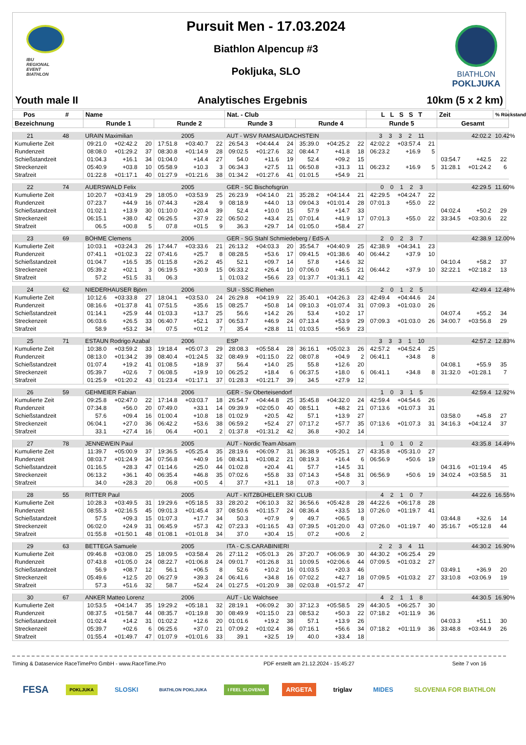IBU
REGIONAL
EVENT
BIATHLON
Pursuit Men - 17.03.2024
Biathlon Alpencup #3
Pokljuka, SLO
BIATHLON
POKLJUKA
Youth male II Analytisches Ergebnis 10km (5 x 2 km)
| Pos # | Name | | | | | | Nat. - Club | | | | | | L L S S T | | | Zeit | | % Rückstand |
| --- | --- | --- | --- | --- | --- | --- | --- | --- | --- | --- | --- | --- | --- | --- | --- | --- | --- | --- |
| Bezeichnung | Runde 1 | | | Runde 2 | | | Runde 3 | | | Runde 4 | | | Runde 5 | | | Gesamt | | |
| 21 48 | URAIN Maximilian | | | | 2005 | | AUT - WSV RAMSAU/DACHSTEIN | | | | | | 3 3 3 2 11 | | | 42:02.2 | | 10.42% |
| Kumulierte Zeit | 09:21.0 | +02:42.2 | 20 | 17:51.8 | +03:40.7 | 22 | 26:54.3 | +04:44.4 | 24 | 35:39.0 | +04:25.2 | 22 | 42:02.2 | +03:57.4 | 21 | | | |
| Rundenzeit | 08:08.0 | +01:29.2 | 37 | 08:30.8 | +01:14.9 | 28 | 09:02.5 | +01:27.6 | 32 | 08:44.7 | +41.8 | 18 | 06:23.2 | +16.9 | 5 | | | |
| Schießstandzeit | 01:04.3 | +16.1 | 34 | 01:04.0 | +14.4 | 27 | 54.0 | +11.6 | 19 | 52.4 | +09.2 | 15 | | | | 03:54.7 | +42.5 | 22 |
| Streckenzeit | 05:40.9 | +03.8 | 10 | 05:58.9 | +10.3 | 3 | 06:34.3 | +27.5 | 11 | 06:50.8 | +31.3 | 11 | 06:23.2 | +16.9 | 5 | 31:28.1 | +01:24.2 | 6 |
| Strafzeit | 01:22.8 | +01:17.1 | 40 | 01:27.9 | +01:21.6 | 38 | 01:34.2 | +01:27.6 | 41 | 01:01.5 | +54.9 | 21 | | | | | | |
| 22 74 | AUERSWALD Felix | | | | 2005 | | GER - SC Bischofsgrün | | | | | | 0 0 1 2 3 | | | 42:29.5 | | 11.60% |
| Kumulierte Zeit | 10:20.7 | +03:41.9 | 29 | 18:05.0 | +03:53.9 | 25 | 26:23.9 | +04:14.0 | 21 | 35:28.2 | +04:14.4 | 21 | 42:29.5 | +04:24.7 | 22 | | | |
| Rundenzeit | 07:23.7 | +44.9 | 16 | 07:44.3 | +28.4 | 9 | 08:18.9 | +44.0 | 13 | 09:04.3 | +01:01.4 | 28 | 07:01.3 | +55.0 | 22 | | | |
| Schießstandzeit | 01:02.1 | +13.9 | 30 | 01:10.0 | +20.4 | 39 | 52.4 | +10.0 | 15 | 57.9 | +14.7 | 33 | | | | 04:02.4 | +50.2 | 29 |
| Streckenzeit | 06:15.1 | +38.0 | 42 | 06:26.5 | +37.9 | 22 | 06:50.2 | +43.4 | 21 | 07:01.4 | +41.9 | 17 | 07:01.3 | +55.0 | 22 | 33:34.5 | +03:30.6 | 22 |
| Strafzeit | 06.5 | +00.8 | 5 | 07.8 | +01.5 | 9 | 36.3 | +29.7 | 14 | 01:05.0 | +58.4 | 27 | | | | | | |
| 23 69 | BÖHME Clemens | | | | 2006 | | GER - SG Stahl Schmiedeberg / EdS-A | | | | | | 2 0 2 3 7 | | | 42:38.9 | | 12.00% |
| Kumulierte Zeit | 10:03.1 | +03:24.3 | 26 | 17:44.7 | +03:33.6 | 21 | 26:13.2 | +04:03.3 | 20 | 35:54.7 | +04:40.9 | 25 | 42:38.9 | +04:34.1 | 23 | | | |
| Rundenzeit | 07:41.1 | +01:02.3 | 22 | 07:41.6 | +25.7 | 8 | 08:28.5 | +53.6 | 17 | 09:41.5 | +01:38.6 | 40 | 06:44.2 | +37.9 | 10 | | | |
| Schießstandzeit | 01:04.7 | +16.5 | 35 | 01:15.8 | +26.2 | 45 | 52.1 | +09.7 | 14 | 57.8 | +14.6 | 32 | | | | 04:10.4 | +58.2 | 37 |
| Streckenzeit | 05:39.2 | +02.1 | 3 | 06:19.5 | +30.9 | 15 | 06:33.2 | +26.4 | 10 | 07:06.0 | +46.5 | 21 | 06:44.2 | +37.9 | 10 | 32:22.1 | +02:18.2 | 13 |
| Strafzeit | 57.2 | +51.5 | 31 | 06.3 | | 1 | 01:03.2 | +56.6 | 23 | 01:37.7 | +01:31.1 | 42 | | | | | | |
| 24 62 | NIEDERHAUSER Björn | | | | 2006 | | SUI - SSC Riehen | | | | | | 2 0 1 2 5 | | | 42:49.4 | | 12.48% |
| Kumulierte Zeit | 10:12.6 | +03:33.8 | 27 | 18:04.1 | +03:53.0 | 24 | 26:29.8 | +04:19.9 | 22 | 35:40.1 | +04:26.3 | 23 | 42:49.4 | +04:44.6 | 24 | | | |
| Rundenzeit | 08:16.6 | +01:37.8 | 41 | 07:51.5 | +35.6 | 15 | 08:25.7 | +50.8 | 14 | 09:10.3 | +01:07.4 | 31 | 07:09.3 | +01:03.0 | 26 | | | |
| Schießstandzeit | 01:14.1 | +25.9 | 44 | 01:03.3 | +13.7 | 25 | 56.6 | +14.2 | 26 | 53.4 | +10.2 | 17 | | | | 04:07.4 | +55.2 | 34 |
| Streckenzeit | 06:03.6 | +26.5 | 33 | 06:40.7 | +52.1 | 37 | 06:53.7 | +46.9 | 24 | 07:13.4 | +53.9 | 29 | 07:09.3 | +01:03.0 | 26 | 34:00.7 | +03:56.8 | 29 |
| Strafzeit | 58.9 | +53.2 | 34 | 07.5 | +01.2 | 7 | 35.4 | +28.8 | 11 | 01:03.5 | +56.9 | 23 | | | | | | |
| 25 71 | ESTAUN Rodrigo Azabal | | | | 2006 | | ESP | | | | | | 3 3 3 1 10 | | | 42:57.2 | | 12.83% |
| Kumulierte Zeit | 10:38.0 | +03:59.2 | 33 | 19:18.4 | +05:07.3 | 29 | 28:08.3 | +05:58.4 | 28 | 36:16.1 | +05:02.3 | 26 | 42:57.2 | +04:52.4 | 25 | | | |
| Rundenzeit | 08:13.0 | +01:34.2 | 39 | 08:40.4 | +01:24.5 | 32 | 08:49.9 | +01:15.0 | 22 | 08:07.8 | +04.9 | 2 | 06:41.1 | +34.8 | 8 | | | |
| Schießstandzeit | 01:07.4 | +19.2 | 41 | 01:08.5 | +18.9 | 37 | 56.4 | +14.0 | 25 | 55.8 | +12.6 | 20 | | | | 04:08.1 | +55.9 | 35 |
| Streckenzeit | 05:39.7 | +02.6 | 7 | 06:08.5 | +19.9 | 10 | 06:25.2 | +18.4 | 6 | 06:37.5 | +18.0 | 6 | 06:41.1 | +34.8 | 8 | 31:32.0 | +01:28.1 | 7 |
| Strafzeit | 01:25.9 | +01:20.2 | 43 | 01:23.4 | +01:17.1 | 37 | 01:28.3 | +01:21.7 | 39 | 34.5 | +27.9 | 12 | | | | | | |
| 26 59 | GEHMEIER Fabian | | | | 2006 | | GER - Sv Oberteisendorf | | | | | | 1 0 3 1 5 | | | 42:59.4 | | 12.92% |
| Kumulierte Zeit | 09:25.8 | +02:47.0 | 22 | 17:14.8 | +03:03.7 | 18 | 26:54.7 | +04:44.8 | 25 | 35:45.8 | +04:32.0 | 24 | 42:59.4 | +04:54.6 | 26 | | | |
| Rundenzeit | 07:34.8 | +56.0 | 20 | 07:49.0 | +33.1 | 14 | 09:39.9 | +02:05.0 | 40 | 08:51.1 | +48.2 | 21 | 07:13.6 | +01:07.3 | 31 | | | |
| Schießstandzeit | 57.6 | +09.4 | 16 | 01:00.4 | +10.8 | 18 | 01:02.9 | +20.5 | 42 | 57.1 | +13.9 | 27 | | | | 03:58.0 | +45.8 | 27 |
| Streckenzeit | 06:04.1 | +27.0 | 36 | 06:42.2 | +53.6 | 38 | 06:59.2 | +52.4 | 27 | 07:17.2 | +57.7 | 35 | 07:13.6 | +01:07.3 | 31 | 34:16.3 | +04:12.4 | 37 |
| Strafzeit | 33.1 | +27.4 | 16 | 06.4 | +00.1 | 2 | 01:37.8 | +01:31.2 | 42 | 36.8 | +30.2 | 14 | | | | | | |
| 27 78 | JENNEWEIN Paul | | | | 2005 | | AUT - Nordic Team Absam | | | | | | 1 0 1 0 2 | | | 43:35.8 | | 14.49% |
| Kumulierte Zeit | 11:39.7 | +05:00.9 | 37 | 19:36.5 | +05:25.4 | 35 | 28:19.6 | +06:09.7 | 31 | 36:38.9 | +05:25.1 | 27 | 43:35.8 | +05:31.0 | 27 | | | |
| Rundenzeit | 08:03.7 | +01:24.9 | 34 | 07:56.8 | +40.9 | 16 | 08:43.1 | +01:08.2 | 21 | 08:19.3 | +16.4 | 6 | 06:56.9 | +50.6 | 19 | | | |
| Schießstandzeit | 01:16.5 | +28.3 | 47 | 01:14.6 | +25.0 | 44 | 01:02.8 | +20.4 | 41 | 57.7 | +14.5 | 31 | | | | 04:31.6 | +01:19.4 | 45 |
| Streckenzeit | 06:13.2 | +36.1 | 40 | 06:35.4 | +46.8 | 35 | 07:02.6 | +55.8 | 33 | 07:14.3 | +54.8 | 31 | 06:56.9 | +50.6 | 19 | 34:02.4 | +03:58.5 | 31 |
| Strafzeit | 34.0 | +28.3 | 20 | 06.8 | +00.5 | 4 | 37.7 | +31.1 | 18 | 07.3 | +00.7 | 3 | | | | | | |
| 28 55 | RITTER Paul | | | | 2005 | | AUT - KITZBÜHELER SKI CLUB | | | | | | 4 2 1 0 7 | | | 44:22.6 | | 16.55% |
| Kumulierte Zeit | 10:28.3 | +03:49.5 | 31 | 19:29.6 | +05:18.5 | 33 | 28:20.2 | +06:10.3 | 32 | 36:56.6 | +05:42.8 | 28 | 44:22.6 | +06:17.8 | 28 | | | |
| Rundenzeit | 08:55.3 | +02:16.5 | 45 | 09:01.3 | +01:45.4 | 37 | 08:50.6 | +01:15.7 | 24 | 08:36.4 | +33.5 | 13 | 07:26.0 | +01:19.7 | 41 | | | |
| Schießstandzeit | 57.5 | +09.3 | 15 | 01:07.3 | +17.7 | 34 | 50.3 | +07.9 | 9 | 49.7 | +06.5 | 8 | | | | 03:44.8 | +32.6 | 14 |
| Streckenzeit | 06:02.0 | +24.9 | 31 | 06:45.9 | +57.3 | 42 | 07:23.3 | +01:16.5 | 43 | 07:39.5 | +01:20.0 | 43 | 07:26.0 | +01:19.7 | 40 | 35:16.7 | +05:12.8 | 44 |
| Strafzeit | 01:55.8 | +01:50.1 | 48 | 01:08.1 | +01:01.8 | 34 | 37.0 | +30.4 | 15 | 07.2 | +00.6 | 2 | | | | | | |
| 29 63 | BETTEGA Samuele | | | | 2005 | | ITA - C.S.CARABINIERI | | | | | | 2 2 3 4 11 | | | 44:30.2 | | 16.90% |
| Kumulierte Zeit | 09:46.8 | +03:08.0 | 25 | 18:09.5 | +03:58.4 | 26 | 27:11.2 | +05:01.3 | 26 | 37:20.7 | +06:06.9 | 30 | 44:30.2 | +06:25.4 | 29 | | | |
| Rundenzeit | 07:43.8 | +01:05.0 | 24 | 08:22.7 | +01:06.8 | 24 | 09:01.7 | +01:26.8 | 31 | 10:09.5 | +02:06.6 | 44 | 07:09.5 | +01:03.2 | 27 | | | |
| Schießstandzeit | 56.9 | +08.7 | 12 | 56.1 | +06.5 | 8 | 52.6 | +10.2 | 16 | 01:03.5 | +20.3 | 46 | | | | 03:49.1 | +36.9 | 20 |
| Streckenzeit | 05:49.6 | +12.5 | 20 | 06:27.9 | +39.3 | 24 | 06:41.6 | +34.8 | 16 | 07:02.2 | +42.7 | 18 | 07:09.5 | +01:03.2 | 27 | 33:10.8 | +03:06.9 | 19 |
| Strafzeit | 57.3 | +51.6 | 32 | 58.7 | +52.4 | 24 | 01:27.5 | +01:20.9 | 38 | 02:03.8 | +01:57.2 | 47 | | | | | | |
| 30 67 | ANKER Matteo Lorenz | | | | 2006 | | AUT - Llc Walchsee | | | | | | 4 2 1 1 8 | | | 44:30.5 | | 16.90% |
| Kumulierte Zeit | 10:53.5 | +04:14.7 | 35 | 19:29.2 | +05:18.1 | 32 | 28:19.1 | +06:09.2 | 30 | 37:12.3 | +05:58.5 | 29 | 44:30.5 | +06:25.7 | 30 | | | |
| Rundenzeit | 08:37.5 | +01:58.7 | 44 | 08:35.7 | +01:19.8 | 30 | 08:49.9 | +01:15.0 | 23 | 08:53.2 | +50.3 | 22 | 07:18.2 | +01:11.9 | 36 | | | |
| Schießstandzeit | 01:02.4 | +14.2 | 31 | 01:02.2 | +12.6 | 20 | 01:01.6 | +19.2 | 38 | 57.1 | +13.9 | 26 | | | | 04:03.3 | +51.1 | 30 |
| Streckenzeit | 05:39.7 | +02.6 | 6 | 06:25.6 | +37.0 | 21 | 07:09.2 | +01:02.4 | 36 | 07:16.1 | +56.6 | 34 | 07:18.2 | +01:11.9 | 36 | 33:48.8 | +03:44.9 | 26 |
| Strafzeit | 01:55.4 | +01:49.7 | 47 | 01:07.9 | +01:01.6 | 33 | 39.1 | +32.5 | 19 | 40.0 | +33.4 | 18 | | | | | | |
Timing & Dataservice RaceTimePro GmbH - www.RaceTime.Pro PDF erstellt am 21.12.2024 - 15:45:27 Seite 7 von 16
FESA POKLJUKA SLOSKI BIATHLON POKLJUKA I FEEL SLOVENIA ARGETA triglav MIDES SLOVENIA FOR BIATHLON